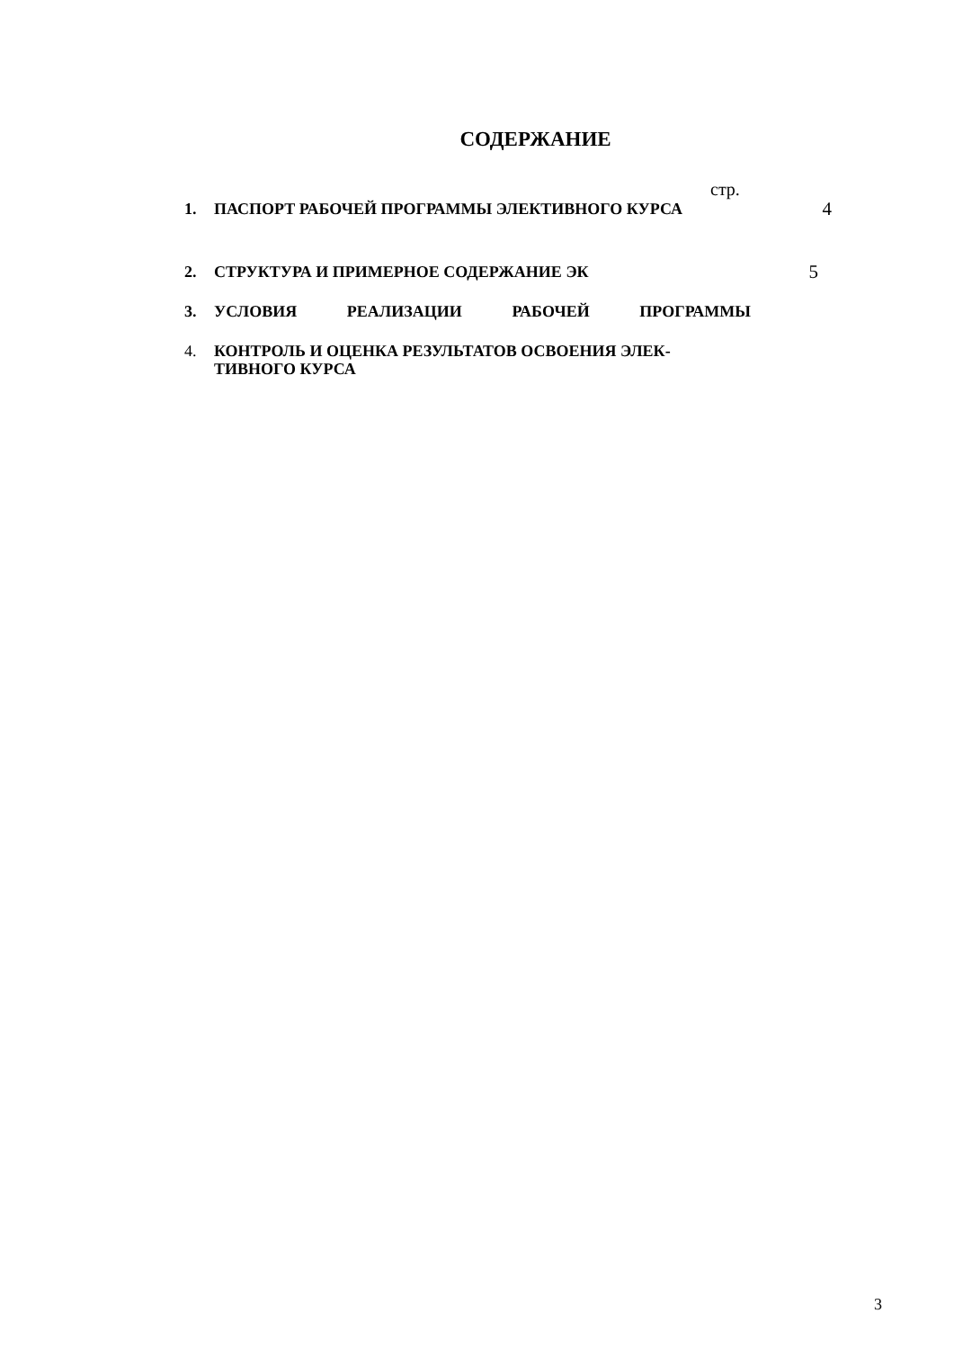СОДЕРЖАНИЕ
стр.
1. ПАСПОРТ РАБОЧЕЙ ПРОГРАММЫ ЭЛЕКТИВНОГО КУРСА 4
2. СТРУКТУРА И ПРИМЕРНОЕ СОДЕРЖАНИЕ ЭК 5
3. УСЛОВИЯ РЕАЛИЗАЦИИ РАБОЧЕЙ ПРОГРАММЫ
4. КОНТРОЛЬ И ОЦЕНКА РЕЗУЛЬТАТОВ ОСВОЕНИЯ ЭЛЕК-
ТИВНОГО КУРСА
3